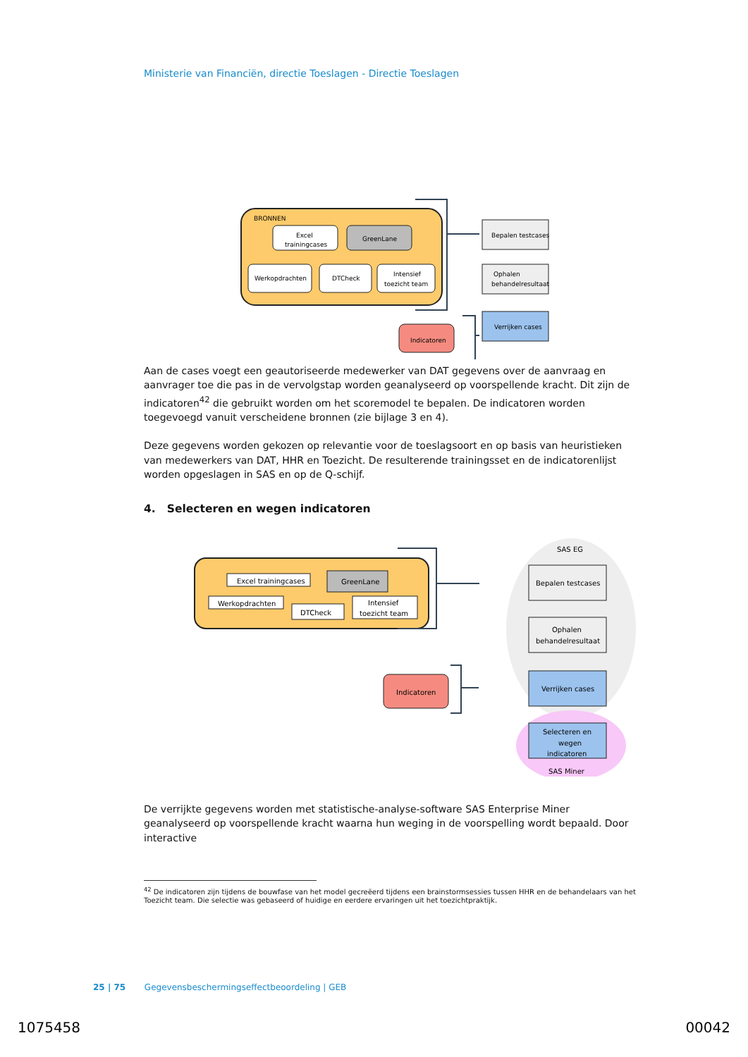Ministerie van Financiën, directie Toeslagen - Directie Toeslagen
BRONNEN
Excel
trainingcases
GreenLane
Werkopdrachten
DTCheck
Intensief
toezicht team
Indicatoren
Bepalen testcases
Ophalen
behandelresultaat
Verrijken cases
Aan de cases voegt een geautoriseerde medewerker van DAT gegevens over de aanvraag en aanvrager toe die pas in de vervolgstap worden geanalyseerd op voorspellende kracht. Dit zijn de indicatoren<sup>42</sup> die gebruikt worden om het scoremodel te bepalen. De indicatoren worden toegevoegd vanuit verscheidene bronnen (zie bijlage 3 en 4).
Deze gegevens worden gekozen op relevantie voor de toeslagsoort en op basis van heuristieken van medewerkers van DAT, HHR en Toezicht. De resulterende trainingsset en de indicatorenlijst worden opgeslagen in SAS en op de Q-schijf.
4. Selecteren en wegen indicatoren
Excel trainingcases
GreenLane
Werkopdrachten
DTCheck
Intensief
toezicht team
SAS EG
Indicatoren
Bepalen testcases
Ophalen
behandelresultaat
Verrijken cases
Selecteren en
wegen
indicatoren
SAS Miner
De verrijkte gegevens worden met statistische-analyse-software SAS Enterprise Miner geanalyseerd op voorspellende kracht waarna hun weging in de voorspelling wordt bepaald. Door interactive
<sup>42</sup> De indicatoren zijn tijdens de bouwfase van het model gecreëerd tijdens een brainstormsessies tussen HHR en de behandelaars van het Toezicht team. Die selectie was gebaseerd of huidige en eerdere ervaringen uit het toezichtpraktijk.
25 | 75 Gegevensbeschermingseffectbeoordeling | GEB
1075458 00042